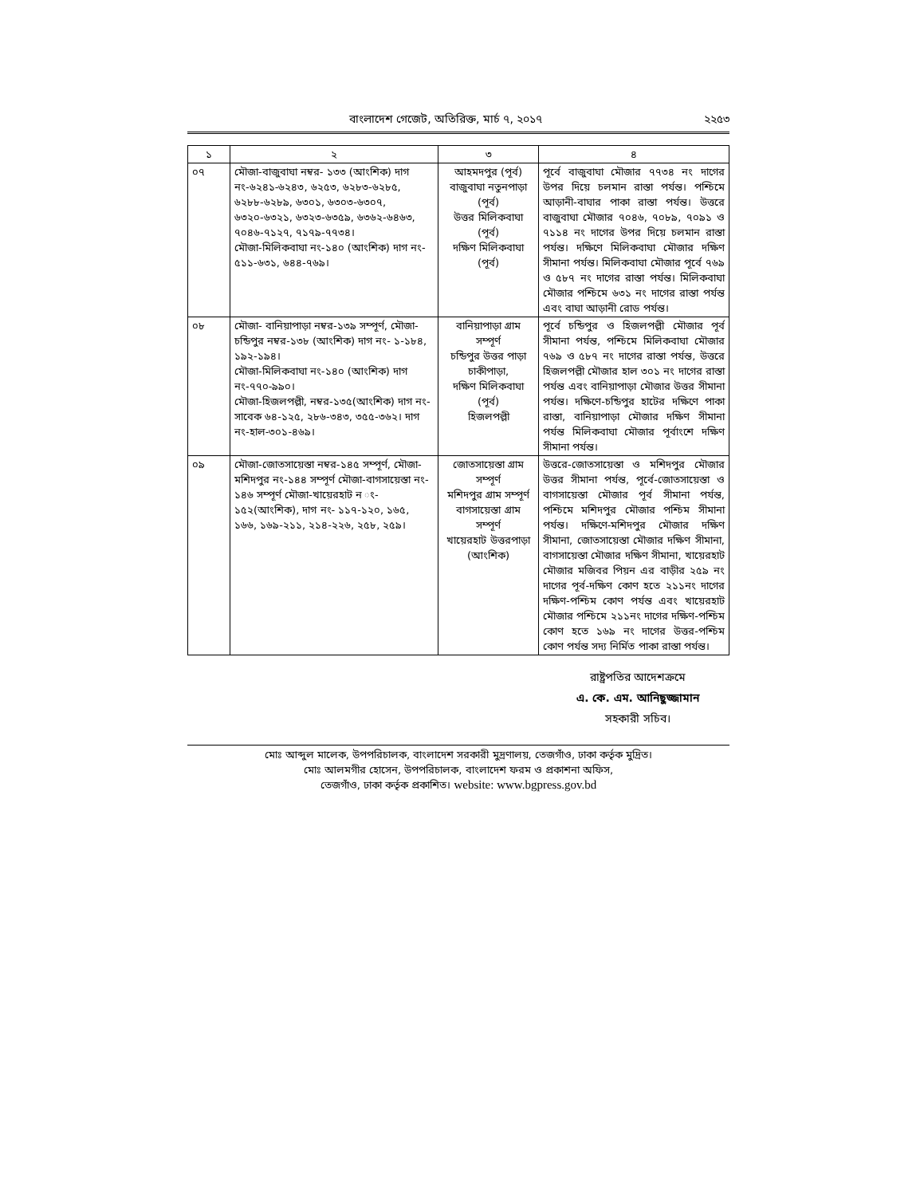বাংলাদেশ গেজেট, অতিরিক্ত, মার্চ ৭, ২০১৭ ২২৫৩
| ১ | ২ | ৩ | ৪ |
| --- | --- | --- | --- |
| ০৭ | মৌজা-বাজুবাঘা নম্বর- ১৩৩ (আংশিক) দাগ নং-৬২৪১-৬২৪৩, ৬২৫৩, ৬২৮৩-৬২৮৫, ৬২৮৮-৬২৮৯, ৬৩০১, ৬৩০৩-৬৩০৭, ৬৩২০-৬৩২১, ৬৩২৩-৬৩৫৯, ৬৩৬২-৬৪৬৩, ৭০৪৬-৭১২৭, ৭১৭৯-৭৭৩৪। মৌজা-মিলিকবাঘা নং-১৪০ (আংশিক) দাগ নং- ৫১১-৬৩১, ৬৪৪-৭৬৯। | আহমদপুর (পূর্ব) বাজুবাঘা নতুনপাড়া (পূর্ব) উত্তর মিলিকবাঘা (পূর্ব) দক্ষিণ মিলিকবাঘা (পূর্ব) | পূর্বে বাজুবাঘা মৌজার ৭৭৩৪ নং দাগের উপর দিয়ে চলমান রাস্তা পর্যন্ত। পশ্চিমে আড়ানী-বাঘার পাকা রাস্তা পর্যন্ত। উত্তরে বাজুবাঘা মৌজার ৭০৪৬, ৭০৮৯, ৭০৯১ ও ৭১১৪ নং দাগের উপর দিয়ে চলমান রাস্তা পর্যন্ত। দক্ষিণে মিলিকবাঘা মৌজার দক্ষিণ সীমানা পর্যন্ত। মিলিকবাঘা মৌজার পূর্বে ৭৬৯ ও ৫৮৭ নং দাগের রাস্তা পর্যন্ত। মিলিকবাঘা মৌজার পশ্চিমে ৬৩১ নং দাগের রাস্তা পর্যন্ত এবং বাঘা আড়ানী রোড পর্যন্ত। |
| ০৮ | মৌজা- বানিয়াপাড়া নম্বর-১৩৯ সম্পূর্ণ, মৌজা-চন্ডিপুর নম্বর-১৩৮ (আংশিক) দাগ নং- ১-১৮৪, ১৯২-১৯৪। মৌজা-মিলিকবাঘা নং-১৪০ (আংশিক) দাগ নং-৭৭০-৯৯০। মৌজা-হিজলপল্লী, নম্বর-১৩৫(আংশিক) দাগ নং-সাবেক ৬৪-১২৫, ২৮৬-৩৪৩, ৩৫৫-৩৬২। দাগ নং-হাল-৩০১-৪৬৯। | বানিয়াপাড়া গ্রাম সম্পূর্ণ চন্ডিপুর উত্তর পাড়া চাকীপাড়া, দক্ষিণ মিলিকবাঘা (পূর্ব) হিজলপল্লী | পূর্বে চন্ডিপুর ও হিজলপল্লী মৌজার পূর্ব সীমানা পর্যন্ত, পশ্চিমে মিলিকবাঘা মৌজার ৭৬৯ ও ৫৮৭ নং দাগের রাস্তা পর্যন্ত, উত্তরে হিজলপল্লী মৌজার হাল ৩০১ নং দাগের রাস্তা পর্যন্ত এবং বানিয়াপাড়া মৌজার উত্তর সীমানা পর্যন্ত। দক্ষিণে-চন্ডিপুর হাটের দক্ষিণে পাকা রাস্তা, বানিয়াপাড়া মৌজার দক্ষিণ সীমানা পর্যন্ত মিলিকবাঘা মৌজার পূর্বাংশে দক্ষিণ সীমানা পর্যন্ত। |
| ০৯ | মৌজা-জোতসায়েস্তা নম্বর-১৪৫ সম্পূর্ণ, মৌজা-মশিদপুর নং-১৪৪ সম্পূর্ণ মৌজা-বাগসায়েস্তা নং- ১৪৬ সম্পূর্ণ মৌজা-খায়েরহাট ন ং- ১৫২(আংশিক), দাগ নং- ১১৭-১২০, ১৬৫, ১৬৬, ১৬৯-২১১, ২১৪-২২৬, ২৫৮, ২৫৯। | জোতসায়েস্তা গ্রাম সম্পূর্ণ মশিদপুর গ্রাম সম্পূর্ণ বাগসায়েস্তা গ্রাম সম্পূর্ণ খায়েরহাট উত্তরপাড়া (আংশিক) | উত্তরে-জোতসায়েস্তা ও মশিদপুর মৌজার উত্তর সীমানা পর্যন্ত, পূর্বে-জোতসায়েস্তা ও বাগসায়েস্তা মৌজার পূর্ব সীমানা পর্যন্ত, পশ্চিমে মশিদপুর মৌজার পশ্চিম সীমানা পর্যন্ত। দক্ষিণে-মশিদপুর মৌজার দক্ষিণ সীমানা, জোতসায়েস্তা মৌজার দক্ষিণ সীমানা, বাগসায়েস্তা মৌজার দক্ষিণ সীমানা, খায়েরহাট মৌজার মজিবর পিয়ন এর বাড়ীর ২৫৯ নং দাগের পূর্ব-দক্ষিণ কোণ হতে ২১১নং দাগের দক্ষিণ-পশ্চিম কোণ পর্যন্ত এবং খায়েরহাট মৌজার পশ্চিমে ২১১নং দাগের দক্ষিণ-পশ্চিম কোণ হতে ১৬৯ নং দাগের উত্তর-পশ্চিম কোণ পর্যন্ত সদ্য নির্মিত পাকা রাস্তা পর্যন্ত। |
রাষ্ট্রপতির আদেশক্রমে
এ. কে. এম. আনিছুজ্জামান
সহকারী সচিব।
মোঃ আব্দুল মালেক, উপপরিচালক, বাংলাদেশ সরকারী মুদ্রণালয়, তেজগাঁও, ঢাকা কর্তৃক মুদ্রিত।
মোঃ আলমগীর হোসেন, উপপরিচালক, বাংলাদেশ ফরম ও প্রকাশনা অফিস,
তেজগাঁও, ঢাকা কর্তৃক প্রকাশিত। website: www.bgpress.gov.bd